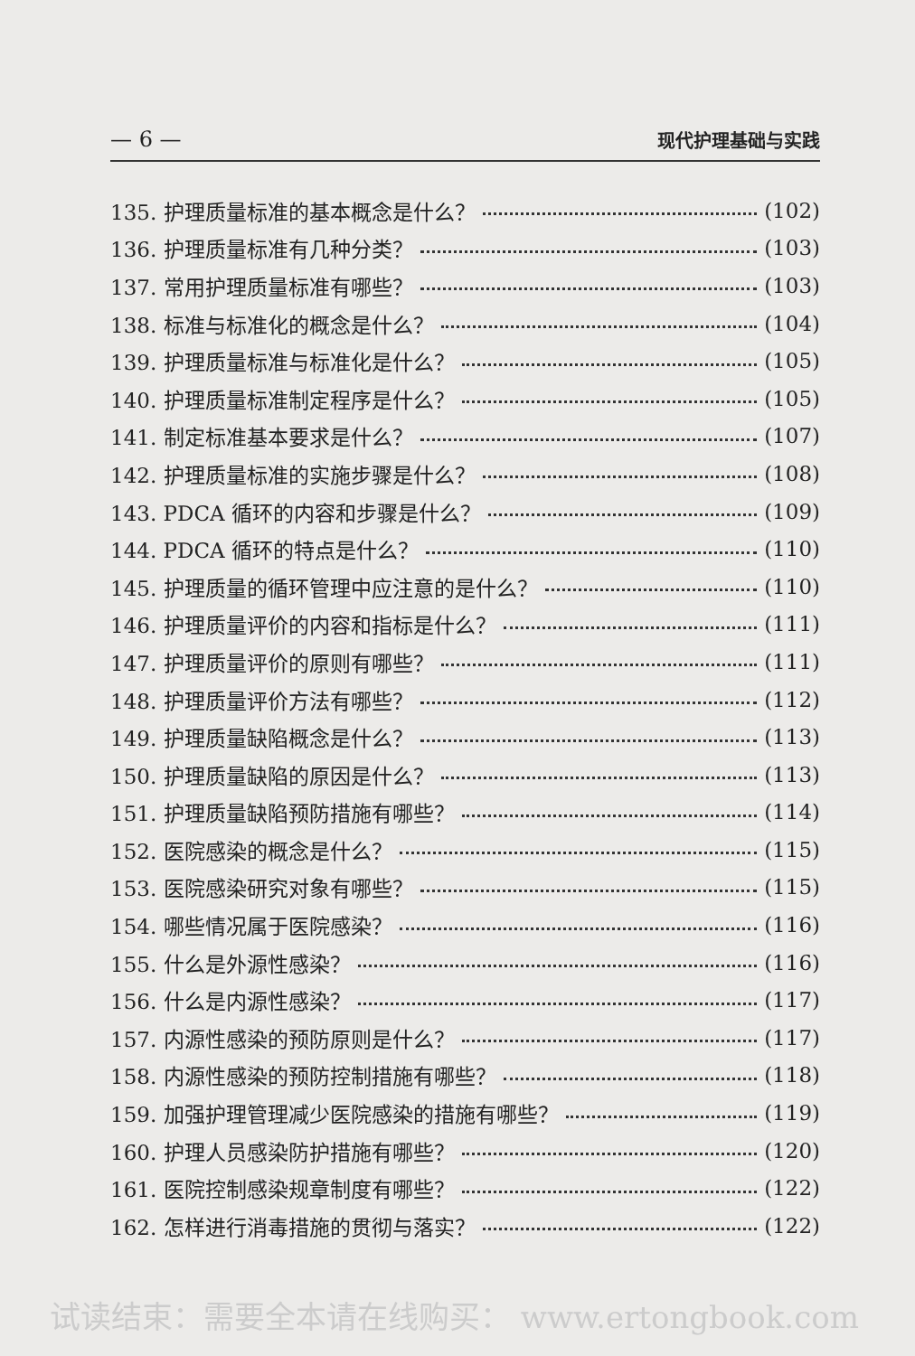— 6 — 现代护理基础与实践
135. 护理质量标准的基本概念是什么？ (102)
136. 护理质量标准有几种分类？ (103)
137. 常用护理质量标准有哪些？ (103)
138. 标准与标准化的概念是什么？ (104)
139. 护理质量标准与标准化是什么？ (105)
140. 护理质量标准制定程序是什么？ (105)
141. 制定标准基本要求是什么？ (107)
142. 护理质量标准的实施步骤是什么？ (108)
143. PDCA 循环的内容和步骤是什么？ (109)
144. PDCA 循环的特点是什么？ (110)
145. 护理质量的循环管理中应注意的是什么？ (110)
146. 护理质量评价的内容和指标是什么？ (111)
147. 护理质量评价的原则有哪些？ (111)
148. 护理质量评价方法有哪些？ (112)
149. 护理质量缺陷概念是什么？ (113)
150. 护理质量缺陷的原因是什么？ (113)
151. 护理质量缺陷预防措施有哪些？ (114)
152. 医院感染的概念是什么？ (115)
153. 医院感染研究对象有哪些？ (115)
154. 哪些情况属于医院感染？ (116)
155. 什么是外源性感染？ (116)
156. 什么是内源性感染？ (117)
157. 内源性感染的预防原则是什么？ (117)
158. 内源性感染的预防控制措施有哪些？ (118)
159. 加强护理管理减少医院感染的措施有哪些？ (119)
160. 护理人员感染防护措施有哪些？ (120)
161. 医院控制感染规章制度有哪些？ (122)
162. 怎样进行消毒措施的贯彻与落实？ (122)
试读结束：需要全本请在线购买： www.ertongbook.com